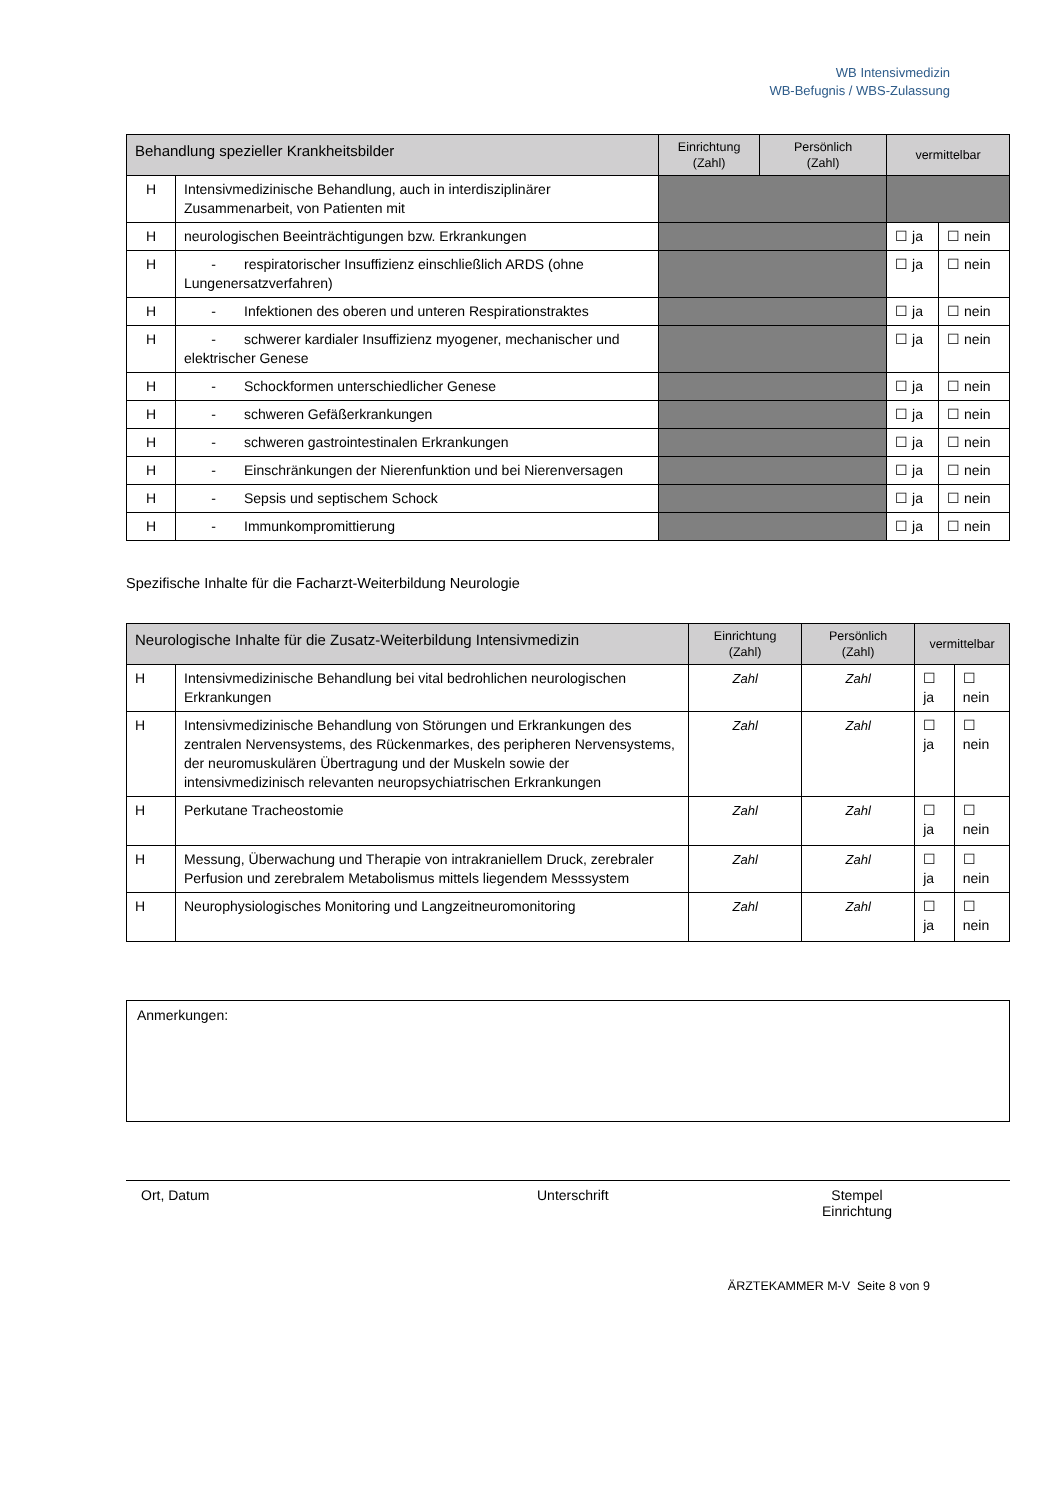WB Intensivmedizin
WB-Befugnis / WBS-Zulassung
| Behandlung spezieller Krankheitsbilder | | Einrichtung (Zahl) | Persönlich (Zahl) | vermittelbar | |
| --- | --- | --- | --- | --- | --- |
| H | Intensivmedizinische Behandlung, auch in interdisziplinärer Zusammenarbeit, von Patienten mit | | | | |
| H | neurologischen Beeinträchtigungen bzw. Erkrankungen | | | ☐ ja | ☐ nein |
| H | - respiratorischer Insuffizienz einschließlich ARDS (ohne Lungenersatzverfahren) | | | ☐ ja | ☐ nein |
| H | - Infektionen des oberen und unteren Respirationstraktes | | | ☐ ja | ☐ nein |
| H | - schwerer kardialer Insuffizienz myogener, mechanischer und elektrischer Genese | | | ☐ ja | ☐ nein |
| H | - Schockformen unterschiedlicher Genese | | | ☐ ja | ☐ nein |
| H | - schweren Gefäßerkrankungen | | | ☐ ja | ☐ nein |
| H | - schweren gastrointestinalen Erkrankungen | | | ☐ ja | ☐ nein |
| H | - Einschränkungen der Nierenfunktion und bei Nierenversagen | | | ☐ ja | ☐ nein |
| H | - Sepsis und septischem Schock | | | ☐ ja | ☐ nein |
| H | - Immunkompromittierung | | | ☐ ja | ☐ nein |
Spezifische Inhalte für die Facharzt-Weiterbildung Neurologie
| Neurologische Inhalte für die Zusatz-Weiterbildung Intensivmedizin | | Einrichtung (Zahl) | Persönlich (Zahl) | vermittelbar | |
| --- | --- | --- | --- | --- | --- |
| H | Intensivmedizinische Behandlung bei vital bedrohlichen neurologischen Erkrankungen | Zahl | Zahl | ☐ ja | ☐ nein |
| H | Intensivmedizinische Behandlung von Störungen und Erkrankungen des zentralen Nervensystems, des Rückenmarkes, des peripheren Nervensystems, der neuromuskulären Übertragung und der Muskeln sowie der intensivmedizinisch relevanten neuropsychiatrischen Erkrankungen | Zahl | Zahl | ☐ ja | ☐ nein |
| H | Perkutane Tracheostomie | Zahl | Zahl | ☐ ja | ☐ nein |
| H | Messung, Überwachung und Therapie von intrakraniellem Druck, zerebraler Perfusion und zerebralem Metabolismus mittels liegendem Messsystem | Zahl | Zahl | ☐ ja | ☐ nein |
| H | Neurophysiologisches Monitoring und Langzeitneuromonitoring | Zahl | Zahl | ☐ ja | ☐ nein |
Anmerkungen:
Ort, Datum Unterschrift Stempel
Einrichtung
ÄRZTEKAMMER M-V Seite 8 von 9